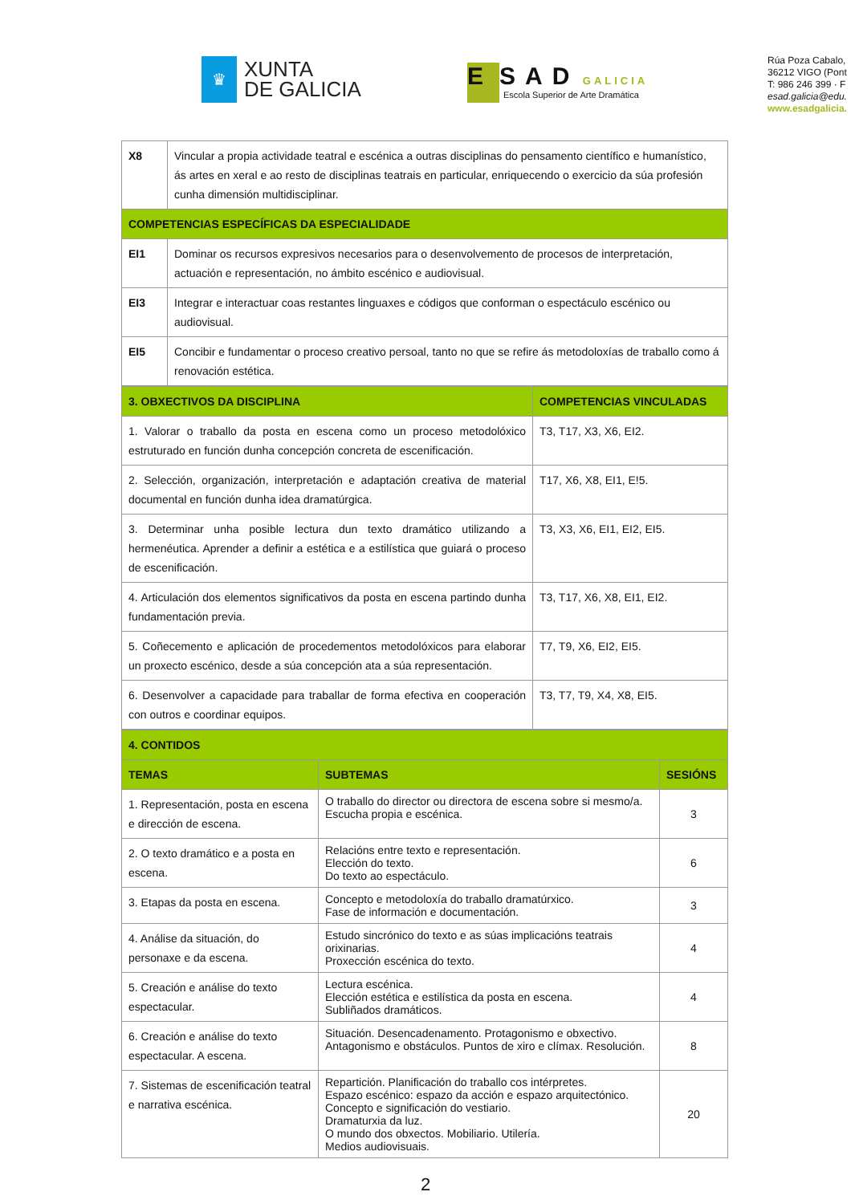♛
XUNTA
DE GALICIA
E SAD GALICIA
Escola Superior de Arte Dramática
Rúa Poza Cabalo,
36212 VIGO (Pont
T: 986 246 399 · F
esad.galicia@edu.
www.esadgalicia.
| X8 | Vincular a propia actividade teatral e escénica a outras disciplinas do pensamento científico e humanístico, ás artes en xeral e ao resto de disciplinas teatrais en particular, enriquecendo o exercicio da súa profesión cunha dimensión multidisciplinar. |
| COMPETENCIAS ESPECÍFICAS DA ESPECIALIDADE | |
| EI1 | Dominar os recursos expresivos necesarios para o desenvolvemento de procesos de interpretación, actuación e representación, no ámbito escénico e audiovisual. |
| EI3 | Integrar e interactuar coas restantes linguaxes e códigos que conforman o espectáculo escénico ou audiovisual. |
| EI5 | Concibir e fundamentar o proceso creativo persoal, tanto no que se refire ás metodoloxías de traballo como á renovación estética. |
| 3. OBXECTIVOS DA DISCIPLINA | COMPETENCIAS VINCULADAS |
| --- | --- |
| 1. Valorar o traballo da posta en escena como un proceso metodolóxico estruturado en función dunha concepción concreta de escenificación. | T3, T17, X3, X6, EI2. |
| 2. Selección, organización, interpretación e adaptación creativa de material documental en función dunha idea dramatúrgica. | T17, X6, X8, EI1, E!5. |
| 3. Determinar unha posible lectura dun texto dramático utilizando a hermenéutica. Aprender a definir a estética e a estilística que guiará o proceso de escenificación. | T3, X3, X6, EI1, EI2, EI5. |
| 4. Articulación dos elementos significativos da posta en escena partindo dunha fundamentación previa. | T3, T17, X6, X8, EI1, EI2. |
| 5. Coñecemento e aplicación de procedementos metodolóxicos para elaborar un proxecto escénico, desde a súa concepción ata a súa representación. | T7, T9, X6, EI2, EI5. |
| 6. Desenvolver a capacidade para traballar de forma efectiva en cooperación con outros e coordinar equipos. | T3, T7, T9, X4, X8, EI5. |
| 4. CONTIDOS | | |
| --- | --- | --- |
| TEMAS | SUBTEMAS | SESIÓNS |
| 1. Representación, posta en escena e dirección de escena. | O traballo do director ou directora de escena sobre si mesmo/a. Escucha propia e escénica. | 3 |
| 2. O texto dramático e a posta en escena. | Relacións entre texto e representación. Elección do texto. Do texto ao espectáculo. | 6 |
| 3. Etapas da posta en escena. | Concepto e metodoloxía do traballo dramatúrxico. Fase de información e documentación. | 3 |
| 4. Análise da situación, do personaxe e da escena. | Estudo sincrónico do texto e as súas implicacións teatrais orixinarias. Proxección escénica do texto. | 4 |
| 5. Creación e análise do texto espectacular. | Lectura escénica. Elección estética e estilística da posta en escena. Subliñados dramáticos. | 4 |
| 6. Creación e análise do texto espectacular. A escena. | Situación. Desencadenamento. Protagonismo e obxectivo. Antagonismo e obstáculos. Puntos de xiro e clímax. Resolución. | 8 |
| 7. Sistemas de escenificación teatral e narrativa escénica. | Repartición. Planificación do traballo cos intérpretes. Espazo escénico: espazo da acción e espazo arquitectónico. Concepto e significación do vestiario. Dramaturxia da luz. O mundo dos obxectos. Mobiliario. Utilería. Medios audiovisuais. | 20 |
2